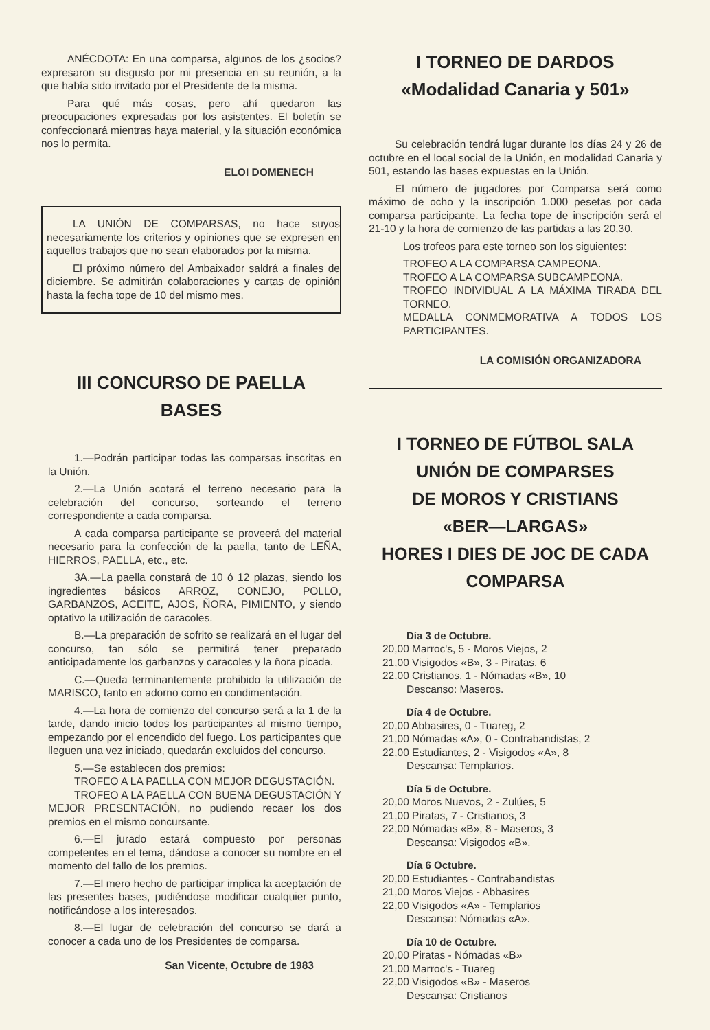ANÉCDOTA: En una comparsa, algunos de los ¿socios? expresaron su disgusto por mi presencia en su reunión, a la que había sido invitado por el Presidente de la misma.
Para qué más cosas, pero ahí quedaron las preocupaciones expresadas por los asistentes. El boletín se confeccionará mientras haya material, y la situación económica nos lo permita.
ELOI DOMENECH
LA UNIÓN DE COMPARSAS, no hace suyos necesariamente los criterios y opiniones que se expresen en aquellos trabajos que no sean elaborados por la misma.
El próximo número del Ambaixador saldrá a finales de diciembre. Se admitirán colaboraciones y cartas de opinión hasta la fecha tope de 10 del mismo mes.
III CONCURSO DE PAELLA
BASES
1.—Podrán participar todas las comparsas inscritas en la Unión.
2.—La Unión acotará el terreno necesario para la celebración del concurso, sorteando el terreno correspondiente a cada comparsa.
A cada comparsa participante se proveerá del material necesario para la confección de la paella, tanto de LEÑA, HIERROS, PAELLA, etc., etc.
3A.—La paella constará de 10 ó 12 plazas, siendo los ingredientes básicos ARROZ, CONEJO, POLLO, GARBANZOS, ACEITE, AJOS, ÑORA, PIMIENTO, y siendo optativo la utilización de caracoles.
B.—La preparación de sofrito se realizará en el lugar del concurso, tan sólo se permitirá tener preparado anticipadamente los garbanzos y caracoles y la ñora picada.
C.—Queda terminantemente prohibido la utilización de MARISCO, tanto en adorno como en condimentación.
4.—La hora de comienzo del concurso será a la 1 de la tarde, dando inicio todos los participantes al mismo tiempo, empezando por el encendido del fuego. Los participantes que lleguen una vez iniciado, quedarán excluidos del concurso.
5.—Se establecen dos premios:
TROFEO A LA PAELLA CON MEJOR DEGUSTACIÓN.
TROFEO A LA PAELLA CON BUENA DEGUSTACIÓN Y MEJOR PRESENTACIÓN, no pudiendo recaer los dos premios en el mismo concursante.
6.—El jurado estará compuesto por personas competentes en el tema, dándose a conocer su nombre en el momento del fallo de los premios.
7.—El mero hecho de participar implica la aceptación de las presentes bases, pudiéndose modificar cualquier punto, notificándose a los interesados.
8.—El lugar de celebración del concurso se dará a conocer a cada uno de los Presidentes de comparsa.
San Vicente, Octubre de 1983
I TORNEO DE DARDOS
«Modalidad Canaria y 501»
Su celebración tendrá lugar durante los días 24 y 26 de octubre en el local social de la Unión, en modalidad Canaria y 501, estando las bases expuestas en la Unión.
El número de jugadores por Comparsa será como máximo de ocho y la inscripción 1.000 pesetas por cada comparsa participante. La fecha tope de inscripción será el 21-10 y la hora de comienzo de las partidas a las 20,30.
Los trofeos para este torneo son los siguientes:
TROFEO A LA COMPARSA CAMPEONA.
TROFEO A LA COMPARSA SUBCAMPEONA.
TROFEO INDIVIDUAL A LA MÁXIMA TIRADA DEL TORNEO.
MEDALLA CONMEMORATIVA A TODOS LOS PARTICIPANTES.
LA COMISIÓN ORGANIZADORA
I TORNEO DE FÚTBOL SALA
UNIÓN DE COMPARSES
DE MOROS Y CRISTIANS
«BER—LARGAS»
HORES I DIES DE JOC DE CADA COMPARSA
Día 3 de Octubre.
20,00 Marroc's, 5 - Moros Viejos, 2
21,00 Visigodos «B», 3 - Piratas, 6
22,00 Cristianos, 1 - Nómadas «B», 10
Descanso: Maseros.
Día 4 de Octubre.
20,00 Abbasires, 0 - Tuareg, 2
21,00 Nómadas «A», 0 - Contrabandistas, 2
22,00 Estudiantes, 2 - Visigodos «A», 8
Descansa: Templarios.
Día 5 de Octubre.
20,00 Moros Nuevos, 2 - Zulúes, 5
21,00 Piratas, 7 - Cristianos, 3
22,00 Nómadas «B», 8 - Maseros, 3
Descansa: Visigodos «B».
Día 6 Octubre.
20,00 Estudiantes - Contrabandistas
21,00 Moros Viejos - Abbasires
22,00 Visigodos «A» - Templarios
Descansa: Nómadas «A».
Día 10 de Octubre.
20,00 Piratas - Nómadas «B»
21,00 Marroc's - Tuareg
22,00 Visigodos «B» - Maseros
Descansa: Cristianos